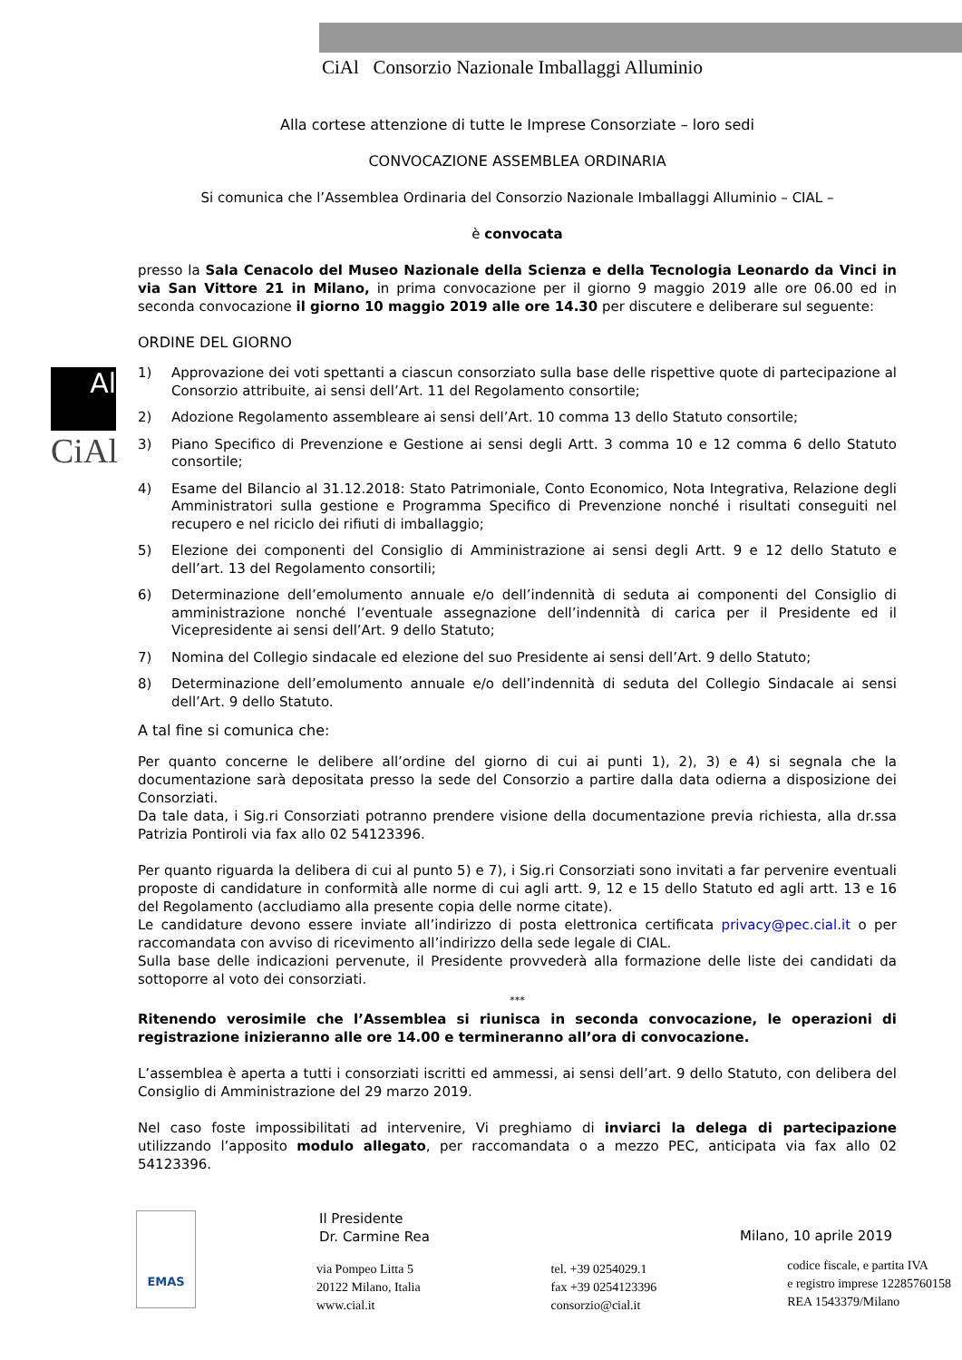CiAl Consorzio Nazionale Imballaggi Alluminio
Al
CiAl
Alla cortese attenzione di tutte le Imprese Consorziate – loro sedi
CONVOCAZIONE ASSEMBLEA ORDINARIA
Si comunica che l’Assemblea Ordinaria del Consorzio Nazionale Imballaggi Alluminio – CIAL –
è convocata
presso la Sala Cenacolo del Museo Nazionale della Scienza e della Tecnologia Leonardo da Vinci in via San Vittore 21 in Milano, in prima convocazione per il giorno 9 maggio 2019 alle ore 06.00 ed in seconda convocazione il giorno 10 maggio 2019 alle ore 14.30 per discutere e deliberare sul seguente:
ORDINE DEL GIORNO
1) Approvazione dei voti spettanti a ciascun consorziato sulla base delle rispettive quote di partecipazione al Consorzio attribuite, ai sensi dell’Art. 11 del Regolamento consortile;
2) Adozione Regolamento assembleare ai sensi dell’Art. 10 comma 13 dello Statuto consortile;
3) Piano Specifico di Prevenzione e Gestione ai sensi degli Artt. 3 comma 10 e 12 comma 6 dello Statuto consortile;
4) Esame del Bilancio al 31.12.2018: Stato Patrimoniale, Conto Economico, Nota Integrativa, Relazione degli Amministratori sulla gestione e Programma Specifico di Prevenzione nonché i risultati conseguiti nel recupero e nel riciclo dei rifiuti di imballaggio;
5) Elezione dei componenti del Consiglio di Amministrazione ai sensi degli Artt. 9 e 12 dello Statuto e dell’art. 13 del Regolamento consortili;
6) Determinazione dell’emolumento annuale e/o dell’indennità di seduta ai componenti del Consiglio di amministrazione nonché l’eventuale assegnazione dell’indennità di carica per il Presidente ed il Vicepresidente ai sensi dell’Art. 9 dello Statuto;
7) Nomina del Collegio sindacale ed elezione del suo Presidente ai sensi dell’Art. 9 dello Statuto;
8) Determinazione dell’emolumento annuale e/o dell’indennità di seduta del Collegio Sindacale ai sensi dell’Art. 9 dello Statuto.
A tal fine si comunica che:
Per quanto concerne le delibere all’ordine del giorno di cui ai punti 1), 2), 3) e 4) si segnala che la documentazione sarà depositata presso la sede del Consorzio a partire dalla data odierna a disposizione dei Consorziati.
Da tale data, i Sig.ri Consorziati potranno prendere visione della documentazione previa richiesta, alla dr.ssa Patrizia Pontiroli via fax allo 02 54123396.
Per quanto riguarda la delibera di cui al punto 5) e 7), i Sig.ri Consorziati sono invitati a far pervenire eventuali proposte di candidature in conformità alle norme di cui agli artt. 9, 12 e 15 dello Statuto ed agli artt. 13 e 16 del Regolamento (accludiamo alla presente copia delle norme citate).
Le candidature devono essere inviate all’indirizzo di posta elettronica certificata privacy@pec.cial.it o per raccomandata con avviso di ricevimento all’indirizzo della sede legale di CIAL.
Sulla base delle indicazioni pervenute, il Presidente provvederà alla formazione delle liste dei candidati da sottoporre al voto dei consorziati.
***
Ritenendo verosimile che l’Assemblea si riunisca in seconda convocazione, le operazioni di registrazione inizieranno alle ore 14.00 e termineranno all’ora di convocazione.
L’assemblea è aperta a tutti i consorziati iscritti ed ammessi, ai sensi dell’art. 9 dello Statuto, con delibera del Consiglio di Amministrazione del 29 marzo 2019.
Nel caso foste impossibilitati ad intervenire, Vi preghiamo di inviarci la delega di partecipazione utilizzando l’apposito modulo allegato, per raccomandata o a mezzo PEC, anticipata via fax allo 02 54123396.
Il Presidente
Dr. Carmine Rea
Milano, 10 aprile 2019
via Pompeo Litta 5
20122 Milano, Italia
www.cial.it
tel. +39 0254029.1
fax +39 0254123396
consorzio@cial.it
codice fiscale, e partita IVA
e registro imprese 12285760158
REA 1543379/Milano
EMAS